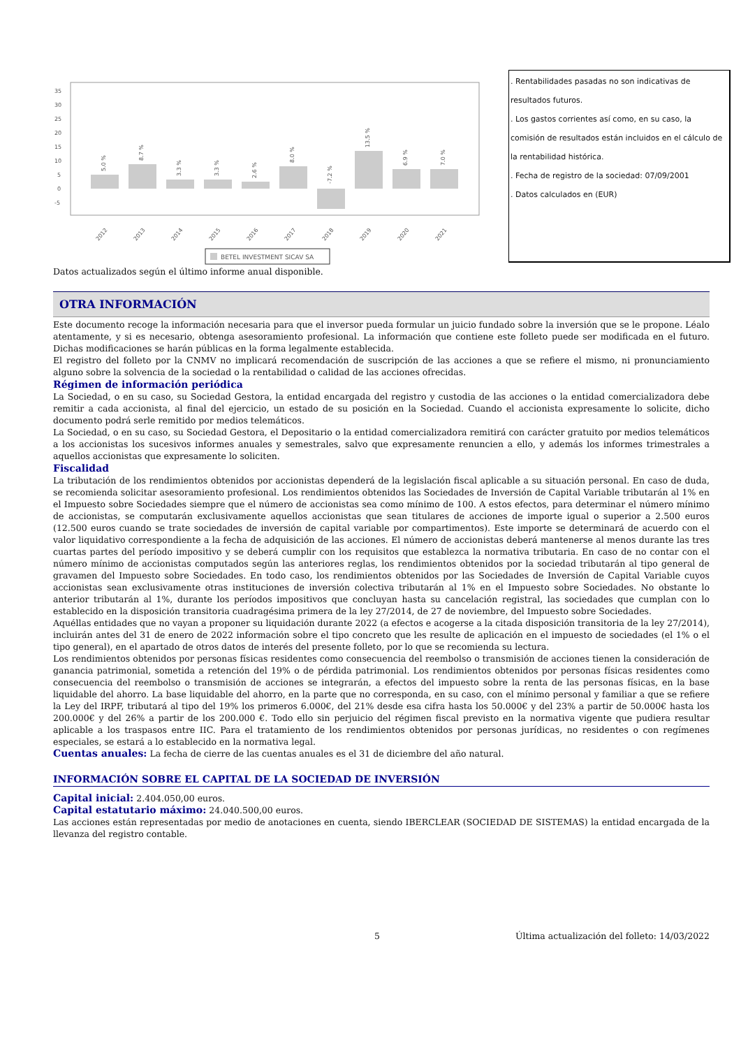35
30
25
20
15
10
5
0
-5
5.0 %
8.7 %
3.3 %
3.3 %
2.6 %
8.0 %
-7.2 %
13.5 %
6.9 %
7.0 %
2012
2013
2014
2015
2016
2017
2018
2019
2020
2021
BETEL INVESTMENT SICAV SA
. Rentabilidades pasadas no son indicativas de resultados futuros.
. Los gastos corrientes así como, en su caso, la comisión de resultados están incluidos en el cálculo de la rentabilidad histórica.
. Fecha de registro de la sociedad: 07/09/2001
. Datos calculados en (EUR)
Datos actualizados según el último informe anual disponible.
OTRA INFORMACIÓN
Este documento recoge la información necesaria para que el inversor pueda formular un juicio fundado sobre la inversión que se le propone. Léalo atentamente, y si es necesario, obtenga asesoramiento profesional. La información que contiene este folleto puede ser modificada en el futuro. Dichas modificaciones se harán públicas en la forma legalmente establecida.
El registro del folleto por la CNMV no implicará recomendación de suscripción de las acciones a que se refiere el mismo, ni pronunciamiento alguno sobre la solvencia de la sociedad o la rentabilidad o calidad de las acciones ofrecidas.
Régimen de información periódica
La Sociedad, o en su caso, su Sociedad Gestora, la entidad encargada del registro y custodia de las acciones o la entidad comercializadora debe remitir a cada accionista, al final del ejercicio, un estado de su posición en la Sociedad. Cuando el accionista expresamente lo solicite, dicho documento podrá serle remitido por medios telemáticos.
La Sociedad, o en su caso, su Sociedad Gestora, el Depositario o la entidad comercializadora remitirá con carácter gratuito por medios telemáticos a los accionistas los sucesivos informes anuales y semestrales, salvo que expresamente renuncien a ello, y además los informes trimestrales a aquellos accionistas que expresamente lo soliciten.
Fiscalidad
La tributación de los rendimientos obtenidos por accionistas dependerá de la legislación fiscal aplicable a su situación personal. En caso de duda, se recomienda solicitar asesoramiento profesional. Los rendimientos obtenidos las Sociedades de Inversión de Capital Variable tributarán al 1% en el Impuesto sobre Sociedades siempre que el número de accionistas sea como mínimo de 100. A estos efectos, para determinar el número mínimo de accionistas, se computarán exclusivamente aquellos accionistas que sean titulares de acciones de importe igual o superior a 2.500 euros (12.500 euros cuando se trate sociedades de inversión de capital variable por compartimentos). Este importe se determinará de acuerdo con el valor liquidativo correspondiente a la fecha de adquisición de las acciones. El número de accionistas deberá mantenerse al menos durante las tres cuartas partes del período impositivo y se deberá cumplir con los requisitos que establezca la normativa tributaria. En caso de no contar con el número mínimo de accionistas computados según las anteriores reglas, los rendimientos obtenidos por la sociedad tributarán al tipo general de gravamen del Impuesto sobre Sociedades. En todo caso, los rendimientos obtenidos por las Sociedades de Inversión de Capital Variable cuyos accionistas sean exclusivamente otras instituciones de inversión colectiva tributarán al 1% en el Impuesto sobre Sociedades. No obstante lo anterior tributarán al 1%, durante los períodos impositivos que concluyan hasta su cancelación registral, las sociedades que cumplan con lo establecido en la disposición transitoria cuadragésima primera de la ley 27/2014, de 27 de noviembre, del Impuesto sobre Sociedades.
Aquéllas entidades que no vayan a proponer su liquidación durante 2022 (a efectos e acogerse a la citada disposición transitoria de la ley 27/2014), incluirán antes del 31 de enero de 2022 información sobre el tipo concreto que les resulte de aplicación en el impuesto de sociedades (el 1% o el tipo general), en el apartado de otros datos de interés del presente folleto, por lo que se recomienda su lectura.
Los rendimientos obtenidos por personas físicas residentes como consecuencia del reembolso o transmisión de acciones tienen la consideración de ganancia patrimonial, sometida a retención del 19% o de pérdida patrimonial. Los rendimientos obtenidos por personas físicas residentes como consecuencia del reembolso o transmisión de acciones se integrarán, a efectos del impuesto sobre la renta de las personas físicas, en la base liquidable del ahorro. La base liquidable del ahorro, en la parte que no corresponda, en su caso, con el mínimo personal y familiar a que se refiere la Ley del IRPF, tributará al tipo del 19% los primeros 6.000€, del 21% desde esa cifra hasta los 50.000€ y del 23% a partir de 50.000€ hasta los 200.000€ y del 26% a partir de los 200.000 €. Todo ello sin perjuicio del régimen fiscal previsto en la normativa vigente que pudiera resultar aplicable a los traspasos entre IIC. Para el tratamiento de los rendimientos obtenidos por personas jurídicas, no residentes o con regímenes especiales, se estará a lo establecido en la normativa legal.
Cuentas anuales: La fecha de cierre de las cuentas anuales es el 31 de diciembre del año natural.
INFORMACIÓN SOBRE EL CAPITAL DE LA SOCIEDAD DE INVERSIÓN
Capital inicial: 2.404.050,00 euros.
Capital estatutario máximo: 24.040.500,00 euros.
Las acciones están representadas por medio de anotaciones en cuenta, siendo IBERCLEAR (SOCIEDAD DE SISTEMAS) la entidad encargada de la llevanza del registro contable.
5 Última actualización del folleto: 14/03/2022